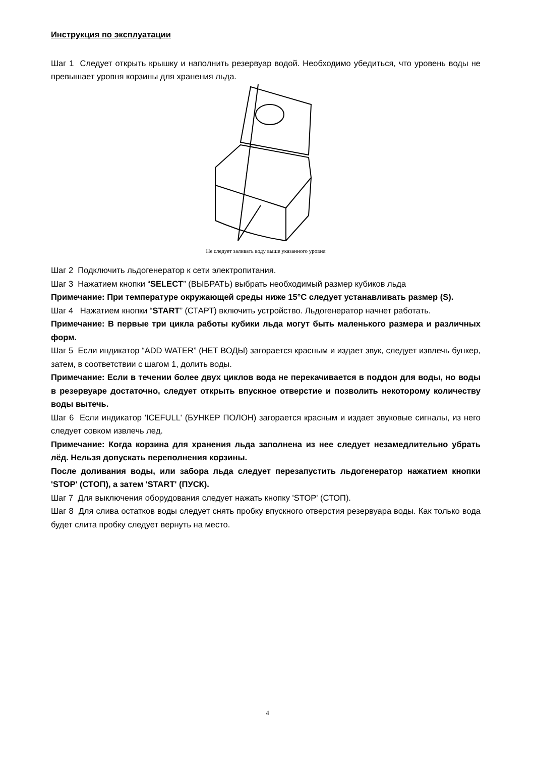Инструкция по эксплуатации
Шаг 1 Следует открыть крышку и наполнить резервуар водой. Необходимо убедиться, что уровень воды не превышает уровня корзины для хранения льда.
Не следует заливать воду выше указанного уровня
Шаг 2 Подключить льдогенератор к сети электропитания.
Шаг 3 Нажатием кнопки “SELECT” (ВЫБРАТЬ) выбрать необходимый размер кубиков льда
Примечание: При температуре окружающей среды ниже 15°C следует устанавливать размер (S).
Шаг 4 Нажатием кнопки “START” (СТАРТ) включить устройство. Льдогенератор начнет работать.
Примечание: В первые три цикла работы кубики льда могут быть маленького размера и различных форм.
Шаг 5 Если индикатор “ADD WATER” (НЕТ ВОДЫ) загорается красным и издает звук, следует извлечь бункер, затем, в соответствии с шагом 1, долить воды.
Примечание: Если в течении более двух циклов вода не перекачивается в поддон для воды, но воды в резервуаре достаточно, следует открыть впускное отверстие и позволить некоторому количеству воды вытечь.
Шаг 6 Если индикатор 'ICEFULL' (БУНКЕР ПОЛОН) загорается красным и издает звуковые сигналы, из него следует совком извлечь лед.
Примечание: Когда корзина для хранения льда заполнена из нее следует незамедлительно убрать лёд. Нельзя допускать переполнения корзины.
После доливания воды, или забора льда следует перезапустить льдогенератор нажатием кнопки 'STOP' (СТОП), а затем 'START' (ПУСК).
Шаг 7 Для выключения оборудования следует нажать кнопку 'STOP' (СТОП).
Шаг 8 Для слива остатков воды следует снять пробку впускного отверстия резервуара воды. Как только вода будет слита пробку следует вернуть на место.
4